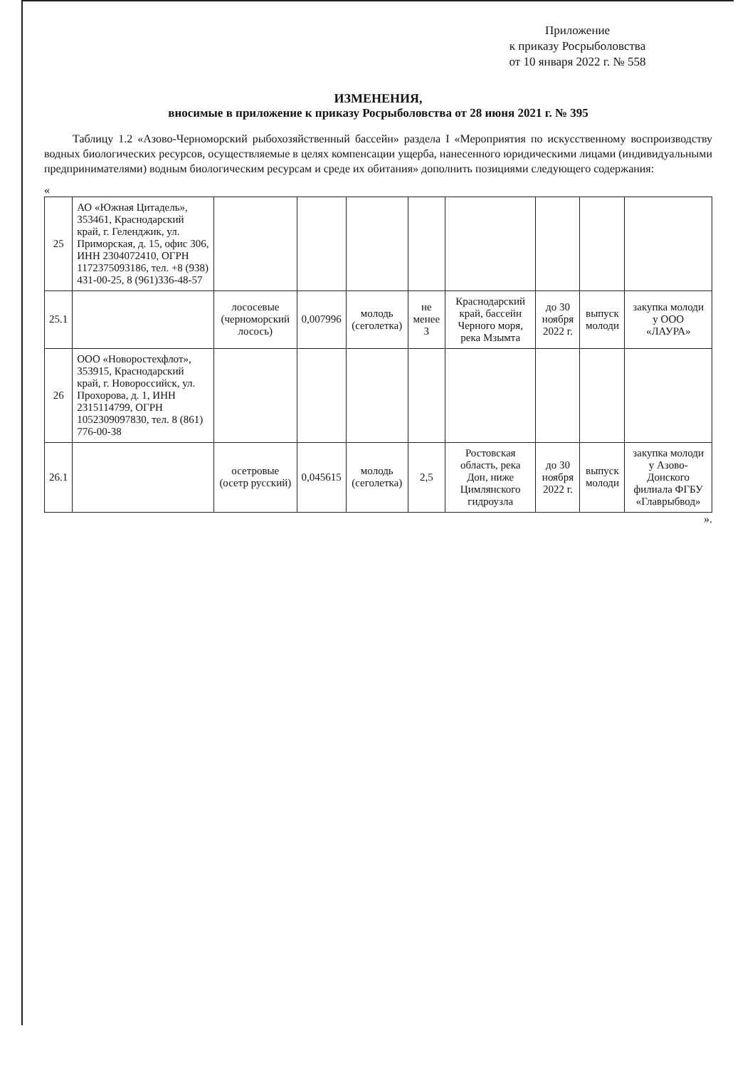Приложение
к приказу Росрыболовства
от 10 января 2022 г. № 558
ИЗМЕНЕНИЯ,
вносимые в приложение к приказу Росрыболовства от 28 июня 2021 г. № 395
Таблицу 1.2 «Азово-Черноморский рыбохозяйственный бассейн» раздела I «Мероприятия по искусственному воспроизводству водных биологических ресурсов, осуществляемые в целях компенсации ущерба, нанесенного юридическими лицами (индивидуальными предпринимателями) водным биологическим ресурсам и среде их обитания» дополнить позициями следующего содержания:
«
| 25 | АО «Южная Цитадель», 353461, Краснодарский край, г. Геленджик, ул. Приморская, д. 15, офис 306, ИНН 2304072410, ОГРН 1172375093186, тел. +8 (938) 431-00-25, 8 (961)336-48-57 | | | | | | | | |
| 25.1 | | лососевые (черноморский лосось) | 0,007996 | молодь (сеголетка) | не менее 3 | Краснодарский край, бассейн Черного моря, река Мзымта | до 30 ноября 2022 г. | выпуск молоди | закупка молоди у ООО «ЛАУРА» |
| 26 | ООО «Новоростехфлот», 353915, Краснодарский край, г. Новороссийск, ул. Прохорова, д. 1, ИНН 2315114799, ОГРН 1052309097830, тел. 8 (861) 776-00-38 | | | | | | | | |
| 26.1 | | осетровые (осетр русский) | 0,045615 | молодь (сеголетка) | 2,5 | Ростовская область, река Дон, ниже Цимлянского гидроузла | до 30 ноября 2022 г. | выпуск молоди | закупка молоди у Азово-Донского филиала ФГБУ «Главрыбвод» |
».